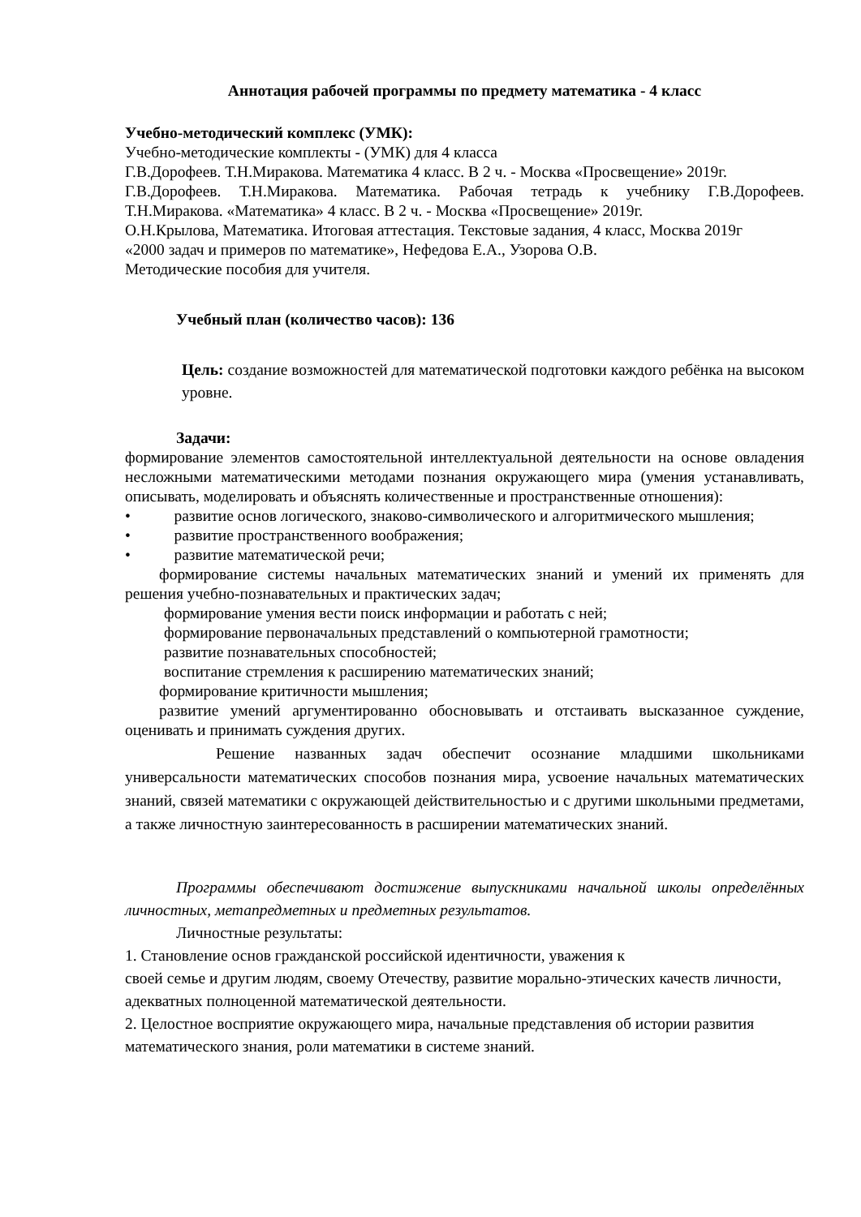Аннотация рабочей программы по предмету математика - 4 класс
Учебно-методический комплекс (УМК):
Учебно-методические комплекты - (УМК) для 4 класса
Г.В.Дорофеев. Т.Н.Миракова. Математика 4 класс. В 2 ч. - Москва «Просвещение» 2019г.
Г.В.Дорофеев. Т.Н.Миракова. Математика. Рабочая тетрадь к учебнику Г.В.Дорофеев. Т.Н.Миракова. «Математика» 4 класс. В 2 ч. - Москва «Просвещение» 2019г.
О.Н.Крылова, Математика. Итоговая аттестация. Текстовые задания, 4 класс, Москва 2019г
«2000 задач и примеров по математике», Нефедова Е.А., Узорова О.В.
Методические пособия для учителя.
Учебный план (количество часов): 136
Цель: создание возможностей для математической подготовки каждого ребёнка на высоком уровне.
Задачи:
формирование элементов самостоятельной интеллектуальной деятельности на основе овладения несложными математическими методами познания окружающего мира (умения устанавливать, описывать, моделировать и объяснять количественные и пространственные отношения):
• развитие основ логического, знаково-символического и алгоритмического мышления;
• развитие пространственного воображения;
• развитие математической речи;
формирование системы начальных математических знаний и умений их применять для решения учебно-познавательных и практических задач;
формирование умения вести поиск информации и работать с ней;
формирование первоначальных представлений о компьютерной грамотности;
развитие познавательных способностей;
воспитание стремления к расширению математических знаний;
формирование критичности мышления;
развитие умений аргументированно обосновывать и отстаивать высказанное суждение, оценивать и принимать суждения других.
Решение названных задач обеспечит осознание младшими школьниками универсальности математических способов познания мира, усвоение начальных математических знаний, связей математики с окружающей действительностью и с другими школьными предметами, а также личностную заинтересованность в расширении математических знаний.
Программы обеспечивают достижение выпускниками начальной школы определённых личностных, метапредметных и предметных результатов.
Личностные результаты:
1. Становление основ гражданской российской идентичности, уважения к
своей семье и другим людям, своему Отечеству, развитие морально-этических качеств личности, адекватных полноценной математической деятельности.
2. Целостное восприятие окружающего мира, начальные представления об истории развития математического знания, роли математики в системе знаний.